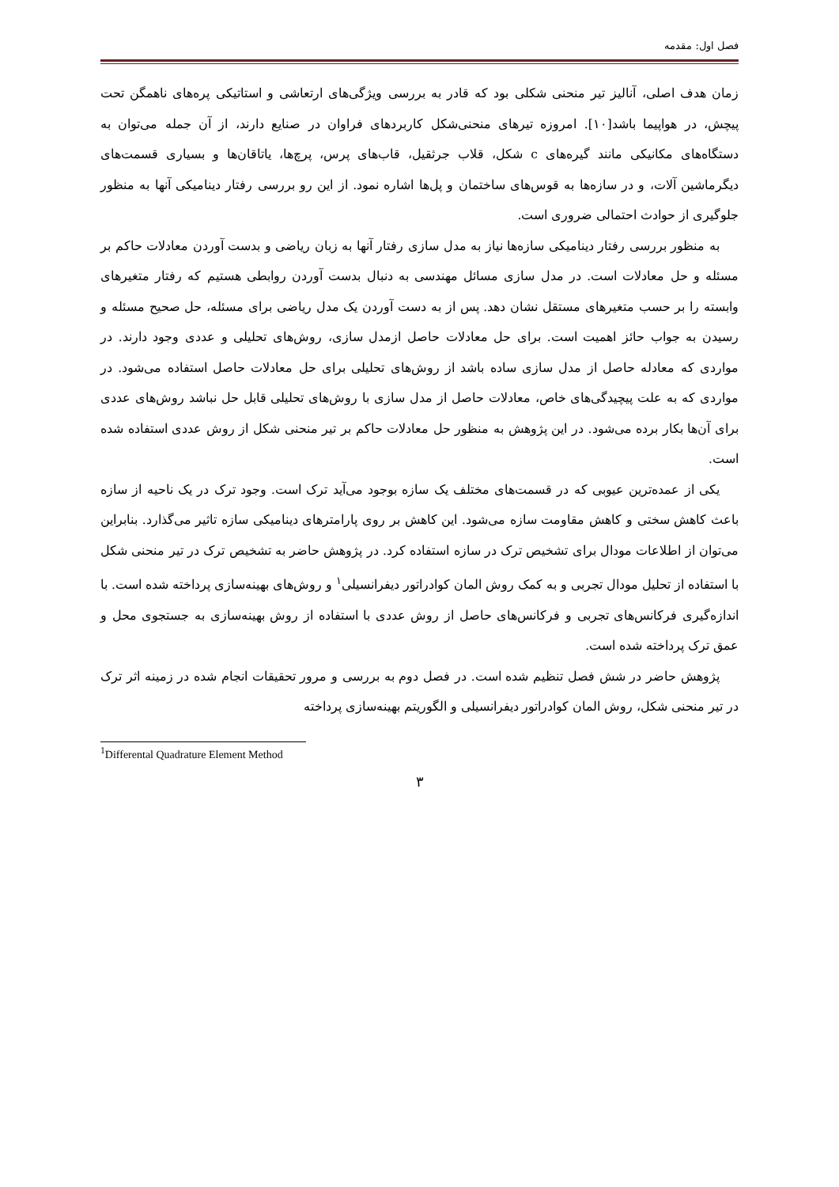فصل اول: مقدمه
زمان هدف اصلی، آنالیز تیر منحنی شکلی بود که قادر به بررسی ویژگی‌های ارتعاشی و استاتیکی پره‌های ناهمگن تحت پیچش، در هواپیما باشد[۱۰]. امروزه تیرهای منحنی‌شکل کاربردهای فراوان در صنایع دارند، از آن جمله می‌توان به دستگاه‌های مکانیکی مانند گیره‌های c شکل، قلاب جرثقیل، قاب‌های پرس، پرچ‌ها، یاتاقان‌ها و بسیاری قسمت‌های دیگرماشین آلات، و در سازه‌ها به قوس‌های ساختمان و پل‌ها اشاره نمود. از این رو بررسی رفتار دینامیکی آنها به منظور جلوگیری از حوادث احتمالی ضروری است.
به منظور بررسی رفتار دینامیکی سازه‌ها نیاز به مدل سازی رفتار آنها به زبان ریاضی و بدست آوردن معادلات حاکم بر مسئله و حل معادلات است. در مدل سازی مسائل مهندسی به دنبال بدست آوردن روابطی هستیم که رفتار متغیرهای وابسته را بر حسب متغیرهای مستقل نشان دهد. پس از به دست آوردن یک مدل ریاضی برای مسئله، حل صحیح مسئله و رسیدن به جواب حائز اهمیت است. برای حل معادلات حاصل ازمدل سازی، روش‌های تحلیلی و عددی وجود دارند. در مواردی که معادله حاصل از مدل سازی ساده باشد از روش‌های تحلیلی برای حل معادلات حاصل استفاده می‌شود. در مواردی که به علت پیچیدگی‌های خاص، معادلات حاصل از مدل سازی با روش‌های تحلیلی قابل حل نباشد روش‌های عددی برای آن‌ها بکار برده می‌شود. در این پژوهش به منظور حل معادلات حاکم بر تیر منحنی شکل از روش عددی استفاده شده است.
یکی از عمده‌ترین عیوبی که در قسمت‌های مختلف یک سازه بوجود می‌آید ترک است. وجود ترک در یک ناحیه از سازه باعث کاهش سختی و کاهش مقاومت سازه می‌شود. این کاهش بر روی پارامترهای دینامیکی سازه تاثیر می‌گذارد. بنابراین می‌توان از اطلاعات مودال برای تشخیص ترک در سازه استفاده کرد. در پژوهش حاضر به تشخیص ترک در تیر منحنی شکل با استفاده از تحلیل مودال تجربی و به کمک روش المان کوادراتور دیفرانسیلی<sup>۱</sup> و روش‌های بهینه‌سازی پرداخته شده است. با اندازه‌گیری فرکانس‌های تجربی و فرکانس‌های حاصل از روش عددی با استفاده از روش بهینه‌سازی به جستجوی محل و عمق ترک پرداخته شده است.
پژوهش حاضر در شش فصل تنظیم شده است. در فصل دوم به بررسی و مرور تحقیقات انجام شده در زمینه اثر ترک در تیر منحنی شکل، روش المان کوادراتور دیفرانسیلی و الگوریتم بهینه‌سازی پرداخته
<sup>1</sup> Differental Quadrature Element Method
۳